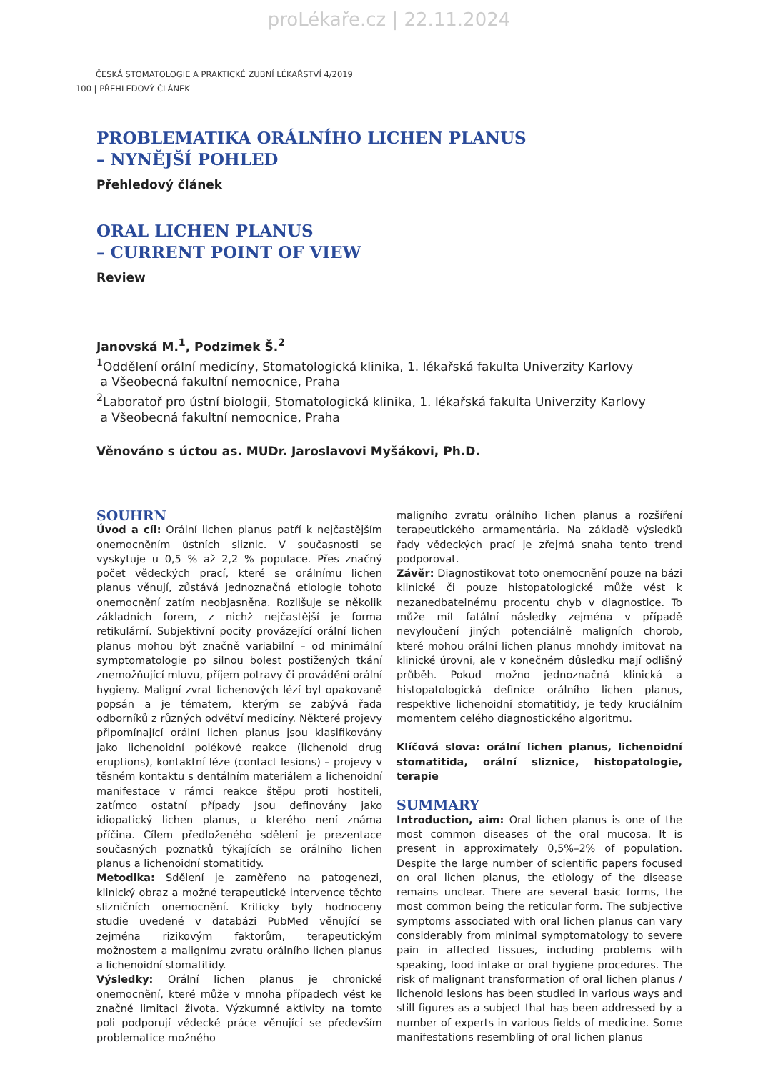proLékaře.cz | 22.11.2024
ČESKÁ STOMATOLOGIE A PRAKTICKÉ ZUBNÍ LÉKAŘSTVÍ 4/2019
100 | PŘEHLEDOVÝ ČLÁNEK
PROBLEMATIKA ORÁLNÍHO LICHEN PLANUS
– NYNĚJŠÍ POHLED
Přehledový článek
ORAL LICHEN PLANUS
– CURRENT POINT OF VIEW
Review
Janovská M.<sup>1</sup>, Podzimek Š.<sup>2</sup>
<sup>1</sup> Oddělení orální medicíny, Stomatologická klinika, 1. lékařská fakulta Univerzity Karlovy
a Všeobecná fakultní nemocnice, Praha
<sup>2</sup> Laboratoř pro ústní biologii, Stomatologická klinika, 1. lékařská fakulta Univerzity Karlovy
a Všeobecná fakultní nemocnice, Praha
Věnováno s úctou as. MUDr. Jaroslavovi Myšákovi, Ph.D.
SOUHRN
Úvod a cíl: Orální lichen planus patří k nejčastějším onemocněním ústních sliznic. V současnosti se vyskytuje u 0,5 % až 2,2 % populace. Přes značný počet vědeckých prací, které se orálnímu lichen planus věnují, zůstává jednoznačná etiologie tohoto onemocnění zatím neobjasněna. Rozlišuje se několik základních forem, z nichž nejčastější je forma retikulární. Subjektivní pocity provázející orální lichen planus mohou být značně variabilní – od minimální symptomatologie po silnou bolest postižených tkání znemožňující mluvu, příjem potravy či provádění orální hygieny. Maligní zvrat lichenových lézí byl opakovaně popsán a je tématem, kterým se zabývá řada odborníků z různých odvětví medicíny. Některé projevy připomínající orální lichen planus jsou klasifikovány jako lichenoidní polékové reakce (lichenoid drug eruptions), kontaktní léze (contact lesions) – projevy v těsném kontaktu s dentálním materiálem a lichenoidní manifestace v rámci reakce štěpu proti hostiteli, zatímco ostatní případy jsou definovány jako idiopatický lichen planus, u kterého není známa příčina. Cílem předloženého sdělení je prezentace současných poznatků týkajících se orálního lichen planus a lichenoidní stomatitidy.
Metodika: Sdělení je zaměřeno na patogenezi, klinický obraz a možné terapeutické intervence těchto slizničních onemocnění. Kriticky byly hodnoceny studie uvedené v databázi PubMed věnující se zejména rizikovým faktorům, terapeutickým možnostem a malignímu zvratu orálního lichen planus a lichenoidní stomatitidy.
Výsledky: Orální lichen planus je chronické onemocnění, které může v mnoha případech vést ke značné limitaci života. Výzkumné aktivity na tomto poli podporují vědecké práce věnující se především problematice možného
maligního zvratu orálního lichen planus a rozšíření terapeutického armamentária. Na základě výsledků řady vědeckých prací je zřejmá snaha tento trend podporovat.
Závěr: Diagnostikovat toto onemocnění pouze na bázi klinické či pouze histopatologické může vést k nezanedbatelnému procentu chyb v diagnostice. To může mít fatální následky zejména v případě nevyloučení jiných potenciálně maligních chorob, které mohou orální lichen planus mnohdy imitovat na klinické úrovni, ale v konečném důsledku mají odlišný průběh. Pokud možno jednoznačná klinická a histopatologická definice orálního lichen planus, respektive lichenoidní stomatitidy, je tedy kruciálním momentem celého diagnostického algoritmu.
Klíčová slova: orální lichen planus, lichenoidní stomatitida, orální sliznice, histopatologie, terapie
SUMMARY
Introduction, aim: Oral lichen planus is one of the most common diseases of the oral mucosa. It is present in approximately 0,5%–2% of population. Despite the large number of scientific papers focused on oral lichen planus, the etiology of the disease remains unclear. There are several basic forms, the most common being the reticular form. The subjective symptoms associated with oral lichen planus can vary considerably from minimal symptomatology to severe pain in affected tissues, including problems with speaking, food intake or oral hygiene procedures. The risk of malignant transformation of oral lichen planus / lichenoid lesions has been studied in various ways and still figures as a subject that has been addressed by a number of experts in various fields of medicine. Some manifestations resembling of oral lichen planus